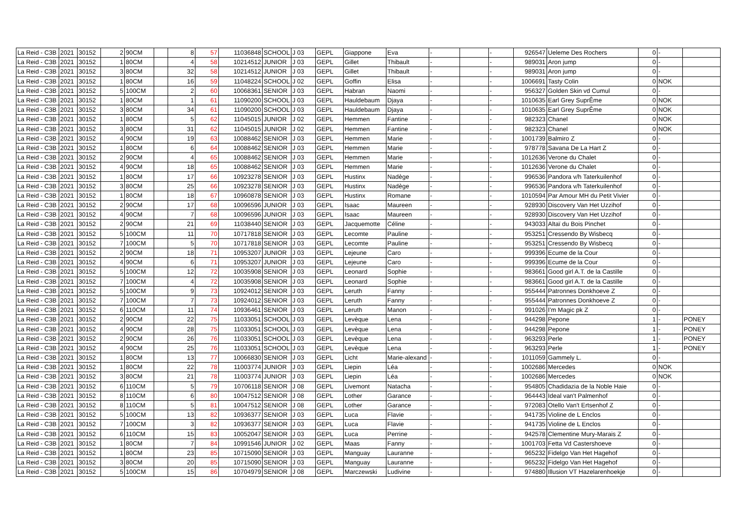| La Reid - C3B | 2021 | 30152 | 2 | 90CM | | 8 | 57 | 11036848 | SCHOOL | J 03 | GEPL | Giappone | Eva | - | | - | 926547 | Ueleme Des Rochers | 0 | - | |
| La Reid - C3B | 2021 | 30152 | 1 | 80CM | | 4 | 58 | 10214512 | JUNIOR | J 03 | GEPL | Gillet | Thibault | - | | - | 989031 | Aron jump | 0 | - | |
| La Reid - C3B | 2021 | 30152 | 3 | 80CM | | 32 | 58 | 10214512 | JUNIOR | J 03 | GEPL | Gillet | Thibault | - | | - | 989031 | Aron jump | 0 | - | |
| La Reid - C3B | 2021 | 30152 | 1 | 80CM | | 16 | 59 | 11048224 | SCHOOL | J 02 | GEPL | Goffin | Elisa | - | | - | 1006691 | Tasty Colin | 0 | NOK | |
| La Reid - C3B | 2021 | 30152 | 5 | 100CM | | 2 | 60 | 10068361 | SENIOR | J 03 | GEPL | Habran | Naomi | - | | - | 956327 | Golden Skin vd Cumul | 0 | - | |
| La Reid - C3B | 2021 | 30152 | 1 | 80CM | | 1 | 61 | 11090200 | SCHOOL | J 03 | GEPL | Hauldebaum | Djaya | - | | - | 1010635 | Earl Grey SuprÊme | 0 | NOK | |
| La Reid - C3B | 2021 | 30152 | 3 | 80CM | | 34 | 61 | 11090200 | SCHOOL | J 03 | GEPL | Hauldebaum | Djaya | - | | - | 1010635 | Earl Grey SuprÊme | 0 | NOK | |
| La Reid - C3B | 2021 | 30152 | 1 | 80CM | | 5 | 62 | 11045015 | JUNIOR | J 02 | GEPL | Hemmen | Fantine | - | | - | 982323 | Chanel | 0 | NOK | |
| La Reid - C3B | 2021 | 30152 | 3 | 80CM | | 31 | 62 | 11045015 | JUNIOR | J 02 | GEPL | Hemmen | Fantine | - | | - | 982323 | Chanel | 0 | NOK | |
| La Reid - C3B | 2021 | 30152 | 4 | 90CM | | 19 | 63 | 10088462 | SENIOR | J 03 | GEPL | Hemmen | Marie | - | | - | 1001739 | Balmiro Z | 0 | - | |
| La Reid - C3B | 2021 | 30152 | 1 | 80CM | | 6 | 64 | 10088462 | SENIOR | J 03 | GEPL | Hemmen | Marie | - | | - | 978778 | Savana De La Hart Z | 0 | - | |
| La Reid - C3B | 2021 | 30152 | 2 | 90CM | | 4 | 65 | 10088462 | SENIOR | J 03 | GEPL | Hemmen | Marie | - | | - | 1012636 | Verone du Chalet | 0 | - | |
| La Reid - C3B | 2021 | 30152 | 4 | 90CM | | 18 | 65 | 10088462 | SENIOR | J 03 | GEPL | Hemmen | Marie | - | | - | 1012636 | Verone du Chalet | 0 | - | |
| La Reid - C3B | 2021 | 30152 | 1 | 80CM | | 17 | 66 | 10923278 | SENIOR | J 03 | GEPL | Hustinx | Nadège | - | | - | 996536 | Pandora v/h Taterkuilenhof | 0 | - | |
| La Reid - C3B | 2021 | 30152 | 3 | 80CM | | 25 | 66 | 10923278 | SENIOR | J 03 | GEPL | Hustinx | Nadège | - | | - | 996536 | Pandora v/h Taterkuilenhof | 0 | - | |
| La Reid - C3B | 2021 | 30152 | 1 | 80CM | | 18 | 67 | 10960878 | SENIOR | J 03 | GEPL | Hustinx | Romane | - | | - | 1010594 | Par Amour MH du Petit Vivier | 0 | - | |
| La Reid - C3B | 2021 | 30152 | 2 | 90CM | | 17 | 68 | 10096596 | JUNIOR | J 03 | GEPL | Isaac | Maureen | - | | - | 928930 | Discovery Van Het Uzzihof | 0 | - | |
| La Reid - C3B | 2021 | 30152 | 4 | 90CM | | 7 | 68 | 10096596 | JUNIOR | J 03 | GEPL | Isaac | Maureen | - | | - | 928930 | Discovery Van Het Uzzihof | 0 | - | |
| La Reid - C3B | 2021 | 30152 | 2 | 90CM | | 21 | 69 | 11038440 | SENIOR | J 03 | GEPL | Jacquemotte | Céline | - | | - | 943033 | Altaï du Bois Pinchet | 0 | - | |
| La Reid - C3B | 2021 | 30152 | 5 | 100CM | | 11 | 70 | 10717818 | SENIOR | J 03 | GEPL | Lecomte | Pauline | - | | - | 953251 | Cressendo By Wisbecq | 0 | - | |
| La Reid - C3B | 2021 | 30152 | 7 | 100CM | | 5 | 70 | 10717818 | SENIOR | J 03 | GEPL | Lecomte | Pauline | - | | - | 953251 | Cressendo By Wisbecq | 0 | - | |
| La Reid - C3B | 2021 | 30152 | 2 | 90CM | | 18 | 71 | 10953207 | JUNIOR | J 03 | GEPL | Lejeune | Caro | - | | - | 999396 | Ecume de la Cour | 0 | - | |
| La Reid - C3B | 2021 | 30152 | 4 | 90CM | | 6 | 71 | 10953207 | JUNIOR | J 03 | GEPL | Lejeune | Caro | - | | - | 999396 | Ecume de la Cour | 0 | - | |
| La Reid - C3B | 2021 | 30152 | 5 | 100CM | | 12 | 72 | 10035908 | SENIOR | J 03 | GEPL | Leonard | Sophie | - | | - | 983661 | Good girl A.T. de la Castille | 0 | - | |
| La Reid - C3B | 2021 | 30152 | 7 | 100CM | | 4 | 72 | 10035908 | SENIOR | J 03 | GEPL | Leonard | Sophie | - | | - | 983661 | Good girl A.T. de la Castille | 0 | - | |
| La Reid - C3B | 2021 | 30152 | 5 | 100CM | | 9 | 73 | 10924012 | SENIOR | J 03 | GEPL | Leruth | Fanny | - | | - | 955444 | Patronnes Donkhoeve Z | 0 | - | |
| La Reid - C3B | 2021 | 30152 | 7 | 100CM | | 7 | 73 | 10924012 | SENIOR | J 03 | GEPL | Leruth | Fanny | - | | - | 955444 | Patronnes Donkhoeve Z | 0 | - | |
| La Reid - C3B | 2021 | 30152 | 6 | 110CM | | 11 | 74 | 10936461 | SENIOR | J 03 | GEPL | Leruth | Manon | - | | - | 991026 | I'm Magic pk Z | 0 | - | |
| La Reid - C3B | 2021 | 30152 | 2 | 90CM | | 22 | 75 | 11033051 | SCHOOL | J 03 | GEPL | Levèque | Lena | - | | - | 944298 | Pepone | 1 | - | PONEY |
| La Reid - C3B | 2021 | 30152 | 4 | 90CM | | 28 | 75 | 11033051 | SCHOOL | J 03 | GEPL | Levèque | Lena | - | | - | 944298 | Pepone | 1 | - | PONEY |
| La Reid - C3B | 2021 | 30152 | 2 | 90CM | | 26 | 76 | 11033051 | SCHOOL | J 03 | GEPL | Levèque | Lena | - | | - | 963293 | Perle | 1 | - | PONEY |
| La Reid - C3B | 2021 | 30152 | 4 | 90CM | | 25 | 76 | 11033051 | SCHOOL | J 03 | GEPL | Levèque | Lena | - | | - | 963293 | Perle | 1 | - | PONEY |
| La Reid - C3B | 2021 | 30152 | 1 | 80CM | | 13 | 77 | 10066830 | SENIOR | J 03 | GEPL | Licht | Marie-alexand | - | | - | 1011059 | Gammely L. | 0 | - | |
| La Reid - C3B | 2021 | 30152 | 1 | 80CM | | 22 | 78 | 11003774 | JUNIOR | J 03 | GEPL | Liepin | Léa | - | | - | 1002686 | Mercedes | 0 | NOK | |
| La Reid - C3B | 2021 | 30152 | 3 | 80CM | | 21 | 78 | 11003774 | JUNIOR | J 03 | GEPL | Liepin | Léa | - | | - | 1002686 | Mercedes | 0 | NOK | |
| La Reid - C3B | 2021 | 30152 | 6 | 110CM | | 5 | 79 | 10706118 | SENIOR | J 08 | GEPL | Livemont | Natacha | - | | - | 954805 | Chadidazia de la Noble Haie | 0 | - | |
| La Reid - C3B | 2021 | 30152 | 8 | 110CM | | 6 | 80 | 10047512 | SENIOR | J 08 | GEPL | Lother | Garance | - | | - | 964443 | Ideal van't Palmenhof | 0 | - | |
| La Reid - C3B | 2021 | 30152 | 8 | 110CM | | 5 | 81 | 10047512 | SENIOR | J 08 | GEPL | Lother | Garance | - | | - | 972083 | Otello Van't Ertsenhof Z | 0 | - | |
| La Reid - C3B | 2021 | 30152 | 5 | 100CM | | 13 | 82 | 10936377 | SENIOR | J 03 | GEPL | Luca | Flavie | - | | - | 941735 | Violine de L Enclos | 0 | - | |
| La Reid - C3B | 2021 | 30152 | 7 | 100CM | | 3 | 82 | 10936377 | SENIOR | J 03 | GEPL | Luca | Flavie | - | | - | 941735 | Violine de L Enclos | 0 | - | |
| La Reid - C3B | 2021 | 30152 | 6 | 110CM | | 15 | 83 | 10052047 | SENIOR | J 03 | GEPL | Luca | Perrine | - | | - | 942578 | Clementine Mury-Marais Z | 0 | - | |
| La Reid - C3B | 2021 | 30152 | 1 | 80CM | | 7 | 84 | 10991546 | JUNIOR | J 02 | GEPL | Maas | Fanny | - | | - | 1001703 | Fetta Vd Castershoeve | 0 | - | |
| La Reid - C3B | 2021 | 30152 | 1 | 80CM | | 23 | 85 | 10715090 | SENIOR | J 03 | GEPL | Manguay | Lauranne | - | | - | 965232 | Fidelgo Van Het Hagehof | 0 | - | |
| La Reid - C3B | 2021 | 30152 | 3 | 80CM | | 20 | 85 | 10715090 | SENIOR | J 03 | GEPL | Manguay | Lauranne | - | | - | 965232 | Fidelgo Van Het Hagehof | 0 | - | |
| La Reid - C3B | 2021 | 30152 | 5 | 100CM | | 15 | 86 | 10704979 | SENIOR | J 08 | GEPL | Marczewski | Ludivine | - | | - | 974880 | Illusion VT Hazelarenhoekje | 0 | - | |